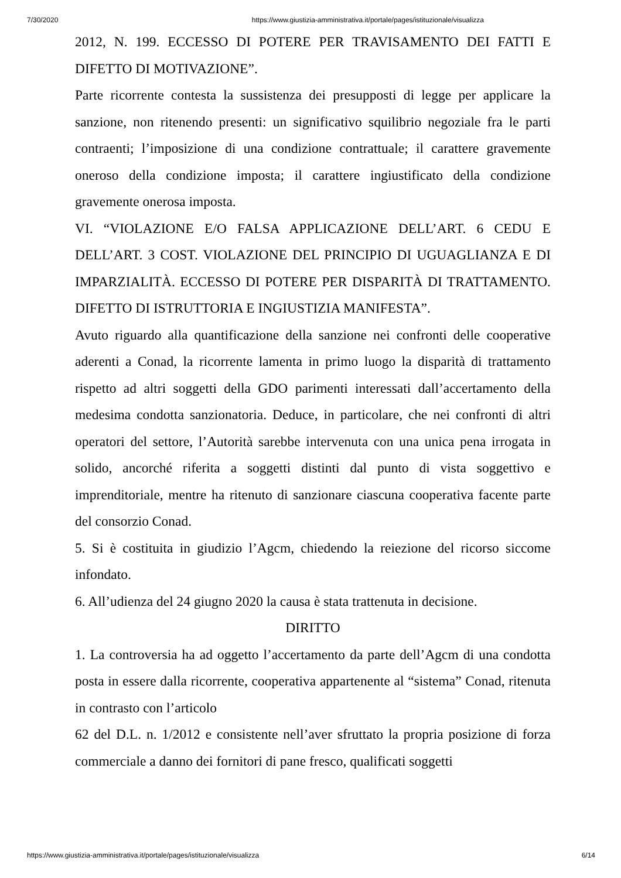7/30/2020 https://www.giustizia-amministrativa.it/portale/pages/istituzionale/visualizza
2012, N. 199. ECCESSO DI POTERE PER TRAVISAMENTO DEI FATTI E DIFETTO DI MOTIVAZIONE”.
Parte ricorrente contesta la sussistenza dei presupposti di legge per applicare la sanzione, non ritenendo presenti: un significativo squilibrio negoziale fra le parti contraenti; l’imposizione di una condizione contrattuale; il carattere gravemente oneroso della condizione imposta; il carattere ingiustificato della condizione gravemente onerosa imposta.
VI. “VIOLAZIONE E/O FALSA APPLICAZIONE DELL’ART. 6 CEDU E DELL’ART. 3 COST. VIOLAZIONE DEL PRINCIPIO DI UGUAGLIANZA E DI IMPARZIALITÀ. ECCESSO DI POTERE PER DISPARITÀ DI TRATTAMENTO. DIFETTO DI ISTRUTTORIA E INGIUSTIZIA MANIFESTA”.
Avuto riguardo alla quantificazione della sanzione nei confronti delle cooperative aderenti a Conad, la ricorrente lamenta in primo luogo la disparità di trattamento rispetto ad altri soggetti della GDO parimenti interessati dall’accertamento della medesima condotta sanzionatoria. Deduce, in particolare, che nei confronti di altri operatori del settore, l’Autorità sarebbe intervenuta con una unica pena irrogata in solido, ancorché riferita a soggetti distinti dal punto di vista soggettivo e imprenditoriale, mentre ha ritenuto di sanzionare ciascuna cooperativa facente parte del consorzio Conad.
5. Si è costituita in giudizio l’Agcm, chiedendo la reiezione del ricorso siccome infondato.
6. All’udienza del 24 giugno 2020 la causa è stata trattenuta in decisione.
DIRITTO
1. La controversia ha ad oggetto l’accertamento da parte dell’Agcm di una condotta posta in essere dalla ricorrente, cooperativa appartenente al “sistema” Conad, ritenuta in contrasto con l’articolo
62 del D.L. n. 1/2012 e consistente nell’aver sfruttato la propria posizione di forza commerciale a danno dei fornitori di pane fresco, qualificati soggetti
https://www.giustizia-amministrativa.it/portale/pages/istituzionale/visualizza 6/14